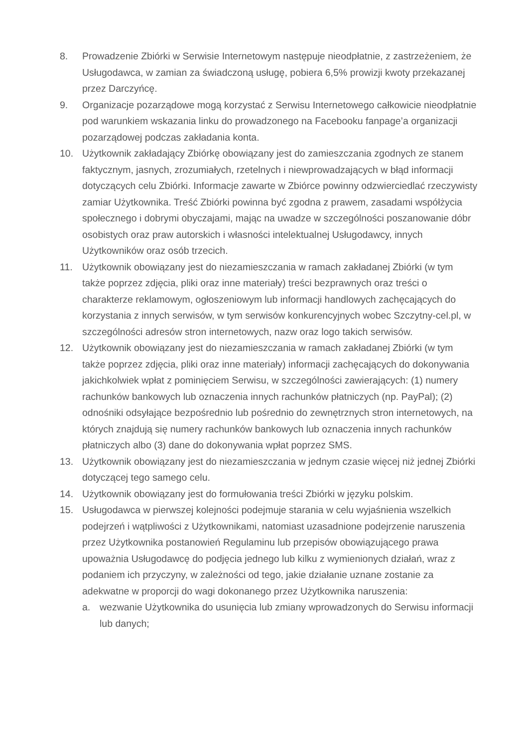8. Prowadzenie Zbiórki w Serwisie Internetowym następuje nieodpłatnie, z zastrzeżeniem, że Usługodawca, w zamian za świadczoną usługę, pobiera 6,5% prowizji kwoty przekazanej przez Darczyńcę.
9. Organizacje pozarządowe mogą korzystać z Serwisu Internetowego całkowicie nieodpłatnie pod warunkiem wskazania linku do prowadzonego na Facebooku fanpage’a organizacji pozarządowej podczas zakładania konta.
10. Użytkownik zakładający Zbiórkę obowiązany jest do zamieszczania zgodnych ze stanem faktycznym, jasnych, zrozumiałych, rzetelnych i niewprowadzających w błąd informacji dotyczących celu Zbiórki. Informacje zawarte w Zbiórce powinny odzwierciedlać rzeczywisty zamiar Użytkownika. Treść Zbiórki powinna być zgodna z prawem, zasadami współżycia społecznego i dobrymi obyczajami, mając na uwadze w szczególności poszanowanie dóbr osobistych oraz praw autorskich i własności intelektualnej Usługodawcy, innych Użytkowników oraz osób trzecich.
11. Użytkownik obowiązany jest do niezamieszczania w ramach zakładanej Zbiórki (w tym także poprzez zdjęcia, pliki oraz inne materiały) treści bezprawnych oraz treści o charakterze reklamowym, ogłoszeniowym lub informacji handlowych zachęcających do korzystania z innych serwisów, w tym serwisów konkurencyjnych wobec Szczytny-cel.pl, w szczególności adresów stron internetowych, nazw oraz logo takich serwisów.
12. Użytkownik obowiązany jest do niezamieszczania w ramach zakładanej Zbiórki (w tym także poprzez zdjęcia, pliki oraz inne materiały) informacji zachęcających do dokonywania jakichkolwiek wpłat z pominięciem Serwisu, w szczególności zawierających: (1) numery rachunków bankowych lub oznaczenia innych rachunków płatniczych (np. PayPal); (2) odnośniki odsyłające bezpośrednio lub pośrednio do zewnętrznych stron internetowych, na których znajdują się numery rachunków bankowych lub oznaczenia innych rachunków płatniczych albo (3) dane do dokonywania wpłat poprzez SMS.
13. Użytkownik obowiązany jest do niezamieszczania w jednym czasie więcej niż jednej Zbiórki dotyczącej tego samego celu.
14. Użytkownik obowiązany jest do formułowania treści Zbiórki w języku polskim.
15. Usługodawca w pierwszej kolejności podejmuje starania w celu wyjaśnienia wszelkich podejrzeń i wątpliwości z Użytkownikami, natomiast uzasadnione podejrzenie naruszenia przez Użytkownika postanowień Regulaminu lub przepisów obowiązującego prawa upoważnia Usługodawcę do podjęcia jednego lub kilku z wymienionych działań, wraz z podaniem ich przyczyny, w zależności od tego, jakie działanie uznane zostanie za adekwatne w proporcji do wagi dokonanego przez Użytkownika naruszenia:
a. wezwanie Użytkownika do usunięcia lub zmiany wprowadzonych do Serwisu informacji lub danych;